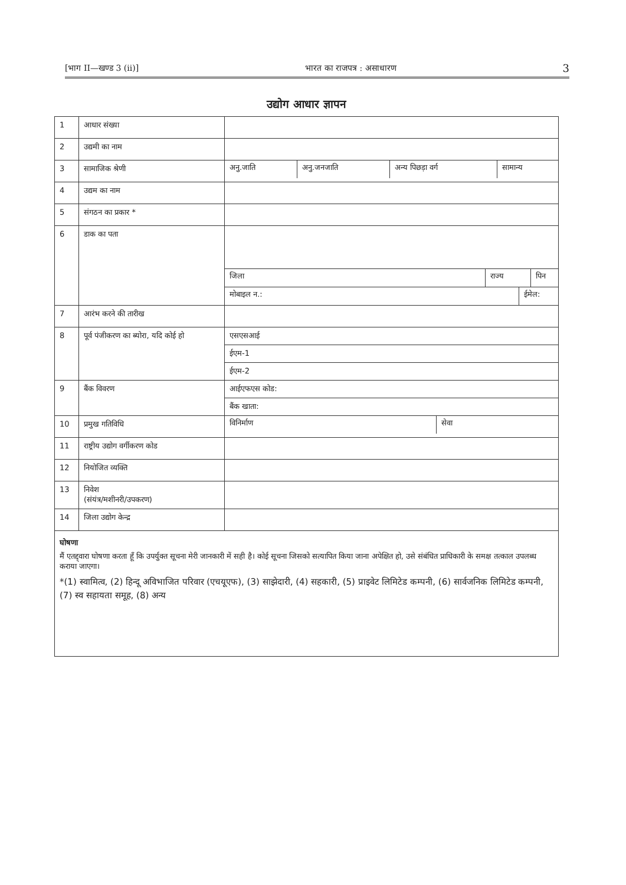[भाग II—खण्ड 3 (ii)] भारत का राजपत्र : असाधारण 3
उद्योग आधार ज्ञापन
| 1 | आधार संख्या | |
| 2 | उद्यमी का नाम | |
| 3 | सामाजिक श्रेणी | / अनु.जाति / अनु.जनजाति / अन्य पिछड़ा वर्ग / सामान्य / |
| 4 | उद्यम का नाम | |
| 5 | संगठन का प्रकार * | |
| 6 | डाक का पता | / जिला / राज्य / पिन / / मोबाइल न.: / ईमेल: / |
| 7 | आरंभ करने की तारीख | |
| 8 | पूर्व पंजीकरण का ब्योरा, यदि कोई हो | एसएसआई ईएम-1 ईएम-2 |
| 9 | बैंक विवरण | आईएफएस कोड: बैंक खाता: |
| 10 | प्रमुख गतिविधि | / विनिर्माण / सेवा / |
| 11 | राष्ट्रीय उद्योग वर्गीकरण कोड | |
| 12 | नियोजित व्यक्ति | |
| 13 | निवेश (संयंत्र/मशीनरी/उपकरण) | |
| 14 | जिला उद्योग केन्द्र | |
घोषणा
मैं एतद्द्वारा घोषणा करता हूँ कि उपर्युक्त सूचना मेरी जानकारी में सही है। कोई सूचना जिसको सत्यापित किया जाना अपेक्षित हो, उसे संबंधित प्राधिकारी के समक्ष तत्काल उपलब्ध कराया जाएगा।
*(1) स्वामित्व, (2) हिन्दू अविभाजित परिवार (एचयूएफ), (3) साझेदारी, (4) सहकारी, (5) प्राइवेट लिमिटेड कम्पनी, (6) सार्वजनिक लिमिटेड कम्पनी, (7) स्व सहायता समूह, (8) अन्य